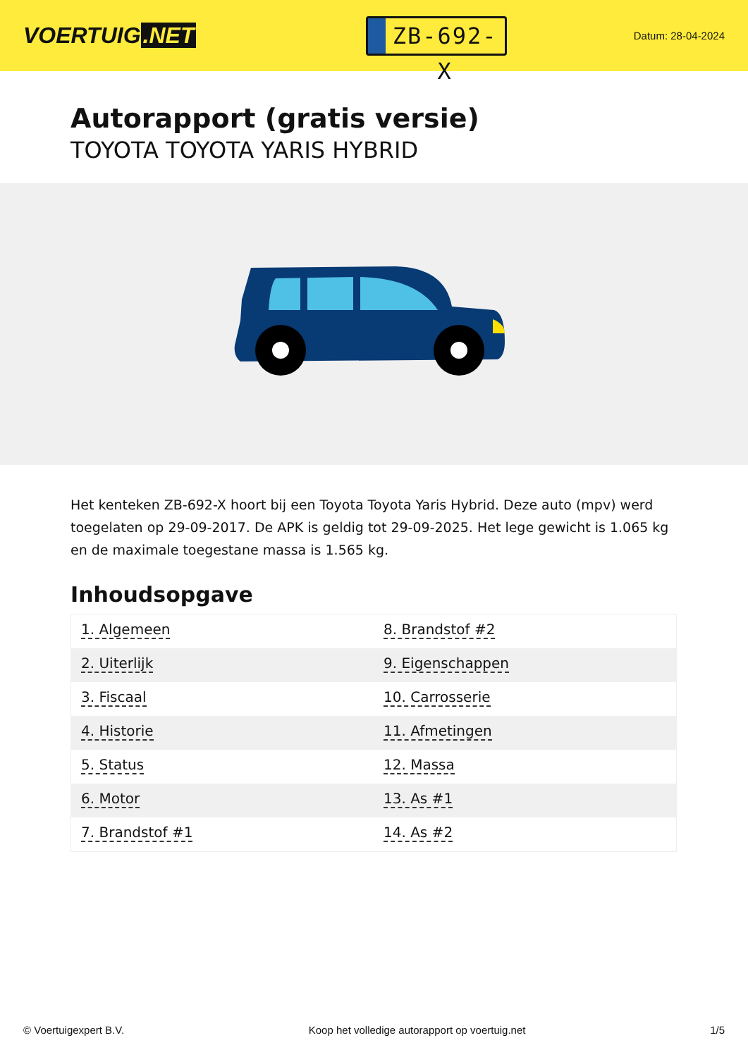VOERTUIG.NET
ZB-692-X
Datum: 28-04-2024
Autorapport (gratis versie)
TOYOTA TOYOTA YARIS HYBRID
Het kenteken ZB-692-X hoort bij een Toyota Toyota Yaris Hybrid. Deze auto (mpv) werd toegelaten op 29-09-2017. De APK is geldig tot 29-09-2025. Het lege gewicht is 1.065 kg en de maximale toegestane massa is 1.565 kg.
Inhoudsopgave
| 1. Algemeen | 8. Brandstof #2 |
| 2. Uiterlijk | 9. Eigenschappen |
| 3. Fiscaal | 10. Carrosserie |
| 4. Historie | 11. Afmetingen |
| 5. Status | 12. Massa |
| 6. Motor | 13. As #1 |
| 7. Brandstof #1 | 14. As #2 |
© Voertuigexpert B.V. Koop het volledige autorapport op voertuig.net 1/5